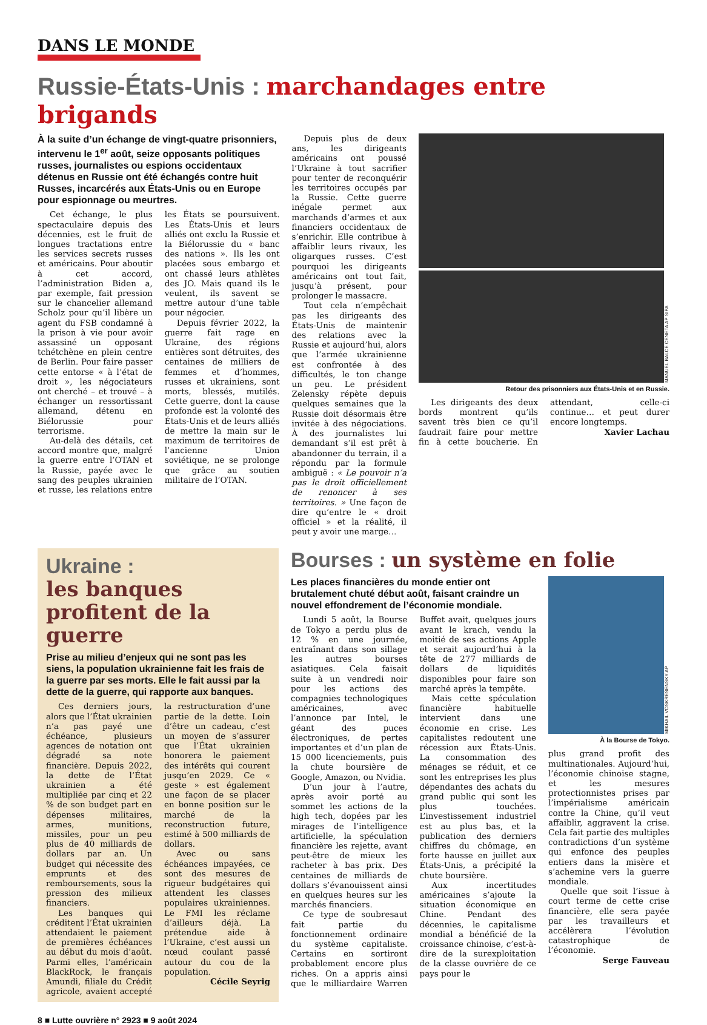DANS LE MONDE
Russie-États-Unis : marchandages entre brigands
À la suite d’un échange de vingt-quatre prisonniers, intervenu le 1<sup>er</sup> août, seize opposants politiques russes, journalistes ou espions occidentaux détenus en Russie ont été échangés contre huit Russes, incarcérés aux États-Unis ou en Europe pour espionnage ou meurtres.
Cet échange, le plus spectaculaire depuis des décennies, est le fruit de longues tractations entre les services secrets russes et américains. Pour aboutir à cet accord, l’administration Biden a, par exemple, fait pression sur le chancelier allemand Scholz pour qu’il libère un agent du FSB condamné à la prison à vie pour avoir assassiné un opposant tchétchène en plein centre de Berlin. Pour faire passer cette entorse « à l’état de droit », les négociateurs ont cherché – et trouvé – à échanger un ressortissant allemand, détenu en Biélorussie pour terrorisme.
Au-delà des détails, cet accord montre que, malgré la guerre entre l’OTAN et la Russie, payée avec le sang des peuples ukrainien et russe, les relations entre les États se poursuivent. Les États-Unis et leurs alliés ont exclu la Russie et la Biélorussie du « banc des nations ». Ils les ont placées sous embargo et ont chassé leurs athlètes des JO. Mais quand ils le veulent, ils savent se mettre autour d’une table pour négocier.
Depuis février 2022, la guerre fait rage en Ukraine, des régions entières sont détruites, des centaines de milliers de femmes et d’hommes, russes et ukrainiens, sont morts, blessés, mutilés. Cette guerre, dont la cause profonde est la volonté des États-Unis et de leurs alliés de mettre la main sur le maximum de territoires de l’ancienne Union soviétique, ne se prolonge que grâce au soutien militaire de l’OTAN.
Depuis plus de deux ans, les dirigeants américains ont poussé l’Ukraine à tout sacrifier pour tenter de reconquérir les territoires occupés par la Russie. Cette guerre inégale permet aux marchands d’armes et aux financiers occidentaux de s’enrichir. Elle contribue à affaiblir leurs rivaux, les oligarques russes. C’est pourquoi les dirigeants américains ont tout fait, jusqu’à présent, pour prolonger le massacre.
Tout cela n’empêchait pas les dirigeants des États-Unis de maintenir des relations avec la Russie et aujourd’hui, alors que l’armée ukrainienne est confrontée à des difficultés, le ton change un peu. Le président Zelensky répète depuis quelques semaines que la Russie doit désormais être invitée à des négociations. À des journalistes lui demandant s’il est prêt à abandonner du terrain, il a répondu par la formule ambiguë : « Le pouvoir n’a pas le droit officiellement de renoncer à ses territoires. » Une façon de dire qu’entre le « droit officiel » et la réalité, il peut y avoir une marge…
MANUEL BALCE CENETA AP SIPA
Retour des prisonniers aux États-Unis et en Russie.
Les dirigeants des deux bords montrent qu’ils savent très bien ce qu’il faudrait faire pour mettre fin à cette boucherie. En attendant, celle-ci continue… et peut durer encore longtemps.
Xavier Lachau
Ukraine :
les banques profitent de la guerre
Prise au milieu d’enjeux qui ne sont pas les siens, la population ukrainienne fait les frais de la guerre par ses morts. Elle le fait aussi par la dette de la guerre, qui rapporte aux banques.
Ces derniers jours, alors que l’État ukrainien n’a pas payé une échéance, plusieurs agences de notation ont dégradé sa note financière. Depuis 2022, la dette de l’État ukrainien a été multipliée par cinq et 22 % de son budget part en dépenses militaires, armes, munitions, missiles, pour un peu plus de 40 milliards de dollars par an. Un budget qui nécessite des emprunts et des remboursements, sous la pression des milieux financiers.
Les banques qui créditent l’État ukrainien attendaient le paiement de premières échéances au début du mois d’août. Parmi elles, l’américain BlackRock, le français Amundi, filiale du Crédit agricole, avaient accepté la restructuration d’une partie de la dette. Loin d’être un cadeau, c’est un moyen de s’assurer que l’État ukrainien honorera le paiement des intérêts qui courent jusqu’en 2029. Ce « geste » est également une façon de se placer en bonne position sur le marché de la reconstruction future, estimé à 500 milliards de dollars.
Avec ou sans échéances impayées, ce sont des mesures de rigueur budgétaires qui attendent les classes populaires ukrainiennes. Le FMI les réclame d’ailleurs déjà. La prétendue aide à l’Ukraine, c’est aussi un nœud coulant passé autour du cou de la population.
Cécile Seyrig
Bourses : un système en folie
Les places financières du monde entier ont brutalement chuté début août, faisant craindre un nouvel effondrement de l’économie mondiale.
Lundi 5 août, la Bourse de Tokyo a perdu plus de 12 % en une journée, entraînant dans son sillage les autres bourses asiatiques. Cela faisait suite à un vendredi noir pour les actions des compagnies technologiques américaines, avec l’annonce par Intel, le géant des puces électroniques, de pertes importantes et d’un plan de 15 000 licenciements, puis la chute boursière de Google, Amazon, ou Nvidia.
D’un jour à l’autre, après avoir porté au sommet les actions de la high tech, dopées par les mirages de l’intelligence artificielle, la spéculation financière les rejette, avant peut-être de mieux les racheter à bas prix. Des centaines de milliards de dollars s’évanouissent ainsi en quelques heures sur les marchés financiers.
Ce type de soubresaut fait partie du fonctionnement ordinaire du système capitaliste. Certains en sortiront probablement encore plus riches. On a appris ainsi que le milliardaire Warren Buffet avait, quelques jours avant le krach, vendu la moitié de ses actions Apple et serait aujourd’hui à la tête de 277 milliards de dollars de liquidités disponibles pour faire son marché après la tempête.
Mais cette spéculation financière habituelle intervient dans une économie en crise. Les capitalistes redoutent une récession aux États-Unis. La consommation des ménages se réduit, et ce sont les entreprises les plus dépendantes des achats du grand public qui sont les plus touchées. L’investissement industriel est au plus bas, et la publication des derniers chiffres du chômage, en forte hausse en juillet aux États-Unis, a précipité la chute boursière.
Aux incertitudes américaines s’ajoute la situation économique en Chine. Pendant des décennies, le capitalisme mondial a bénéficié de la croissance chinoise, c’est-à-dire de la surexploitation de la classe ouvrière de ce pays pour le
MIKHAIL VOSKRESENSKY AP
À la Bourse de Tokyo.
plus grand profit des multinationales. Aujourd’hui, l’économie chinoise stagne, et les mesures protectionnistes prises par l’impérialisme américain contre la Chine, qu’il veut affaiblir, aggravent la crise. Cela fait partie des multiples contradictions d’un système qui enfonce des peuples entiers dans la misère et s’achemine vers la guerre mondiale.
Quelle que soit l’issue à court terme de cette crise financière, elle sera payée par les travailleurs et accélèrera l’évolution catastrophique de l’économie.
Serge Fauveau
8 ■ Lutte ouvrière n° 2923 ■ 9 août 2024